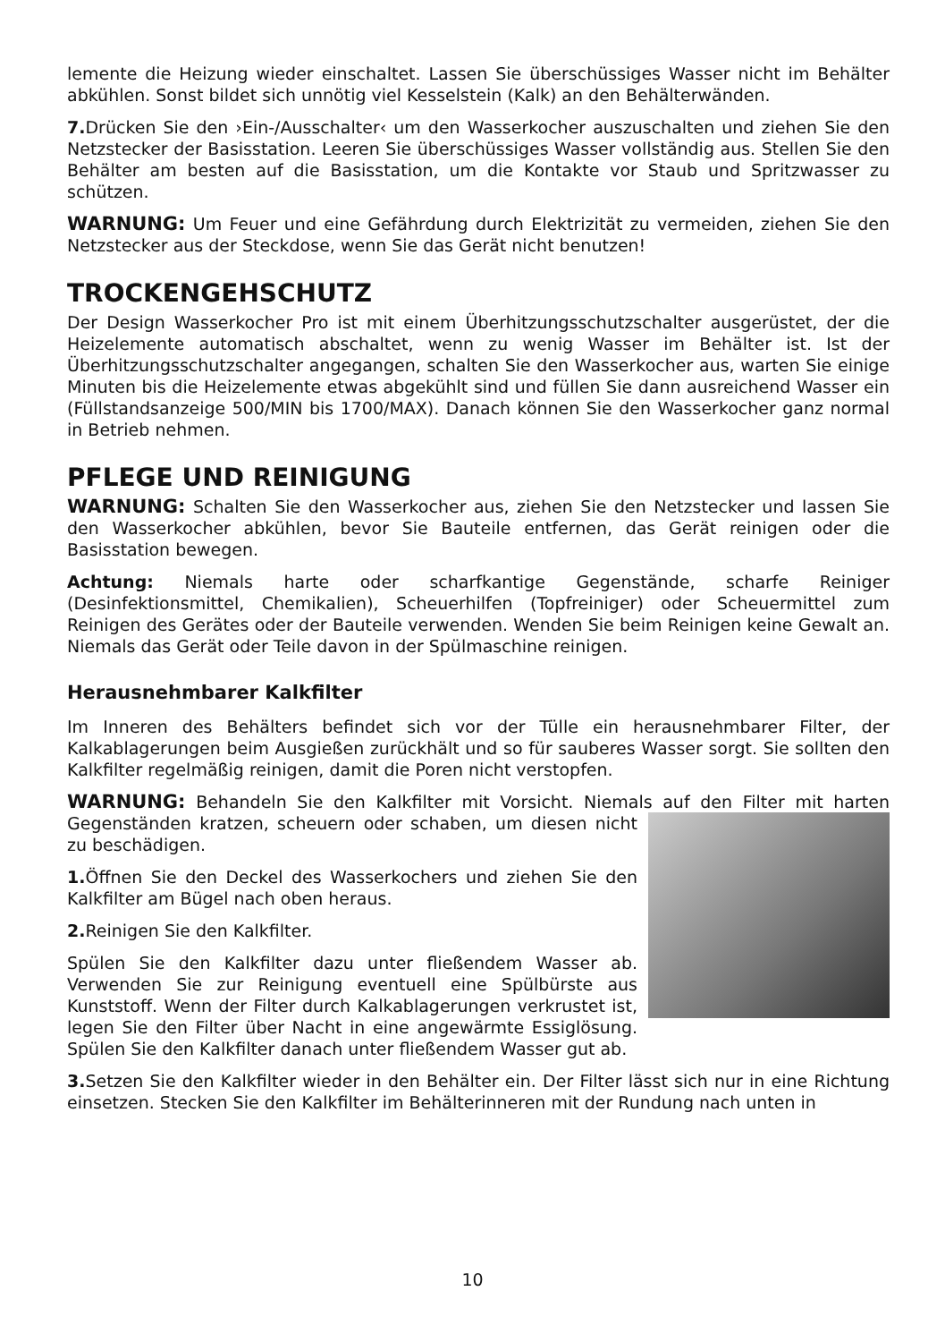lemente die Heizung wieder einschaltet. Lassen Sie überschüssiges Wasser nicht im Behälter abkühlen. Sonst bildet sich unnötig viel Kesselstein (Kalk) an den Behälterwänden.
7. Drücken Sie den ›Ein-/Ausschalter‹ um den Wasserkocher auszuschalten und ziehen Sie den Netzstecker der Basisstation. Leeren Sie überschüssiges Wasser vollständig aus. Stellen Sie den Behälter am besten auf die Basisstation, um die Kontakte vor Staub und Spritzwasser zu schützen.
WARNUNG: Um Feuer und eine Gefährdung durch Elektrizität zu vermeiden, ziehen Sie den Netzstecker aus der Steckdose, wenn Sie das Gerät nicht benutzen!
TROCKENGEHSCHUTZ
Der Design Wasserkocher Pro ist mit einem Überhitzungsschutzschalter ausgerüstet, der die Heizelemente automatisch abschaltet, wenn zu wenig Wasser im Behälter ist. Ist der Überhitzungsschutzschalter angegangen, schalten Sie den Wasserkocher aus, warten Sie einige Minuten bis die Heizelemente etwas abgekühlt sind und füllen Sie dann ausreichend Wasser ein (Füllstandsanzeige 500/MIN bis 1700/MAX). Danach können Sie den Wasserkocher ganz normal in Betrieb nehmen.
PFLEGE UND REINIGUNG
WARNUNG: Schalten Sie den Wasserkocher aus, ziehen Sie den Netzstecker und lassen Sie den Wasserkocher abkühlen, bevor Sie Bauteile entfernen, das Gerät reinigen oder die Basisstation bewegen.
Achtung: Niemals harte oder scharfkantige Gegenstände, scharfe Reiniger (Desinfektionsmittel, Chemikalien), Scheuerhilfen (Topfreiniger) oder Scheuermittel zum Reinigen des Gerätes oder der Bauteile verwenden. Wenden Sie beim Reinigen keine Gewalt an. Niemals das Gerät oder Teile davon in der Spülmaschine reinigen.
Herausnehmbarer Kalkfilter
Im Inneren des Behälters befindet sich vor der Tülle ein herausnehmbarer Filter, der Kalkablagerungen beim Ausgießen zurückhält und so für sauberes Wasser sorgt. Sie sollten den Kalkfilter regelmäßig reinigen, damit die Poren nicht verstopfen.
WARNUNG: Behandeln Sie den Kalkfilter mit Vorsicht. Niemals auf den Filter mit harten Gegenständen kratzen, scheuern oder schaben, um diesen nicht zu beschädigen.
1. Öffnen Sie den Deckel des Wasserkochers und ziehen Sie den Kalkfilter am Bügel nach oben heraus.
2. Reinigen Sie den Kalkfilter.
Spülen Sie den Kalkfilter dazu unter fließendem Wasser ab. Verwenden Sie zur Reinigung eventuell eine Spülbürste aus Kunststoff. Wenn der Filter durch Kalkablagerungen verkrustet ist, legen Sie den Filter über Nacht in eine angewärmte Essiglösung. Spülen Sie den Kalkfilter danach unter fließendem Wasser gut ab.
3. Setzen Sie den Kalkfilter wieder in den Behälter ein. Der Filter lässt sich nur in eine Richtung einsetzen. Stecken Sie den Kalkfilter im Behälterinneren mit der Rundung nach unten in
10